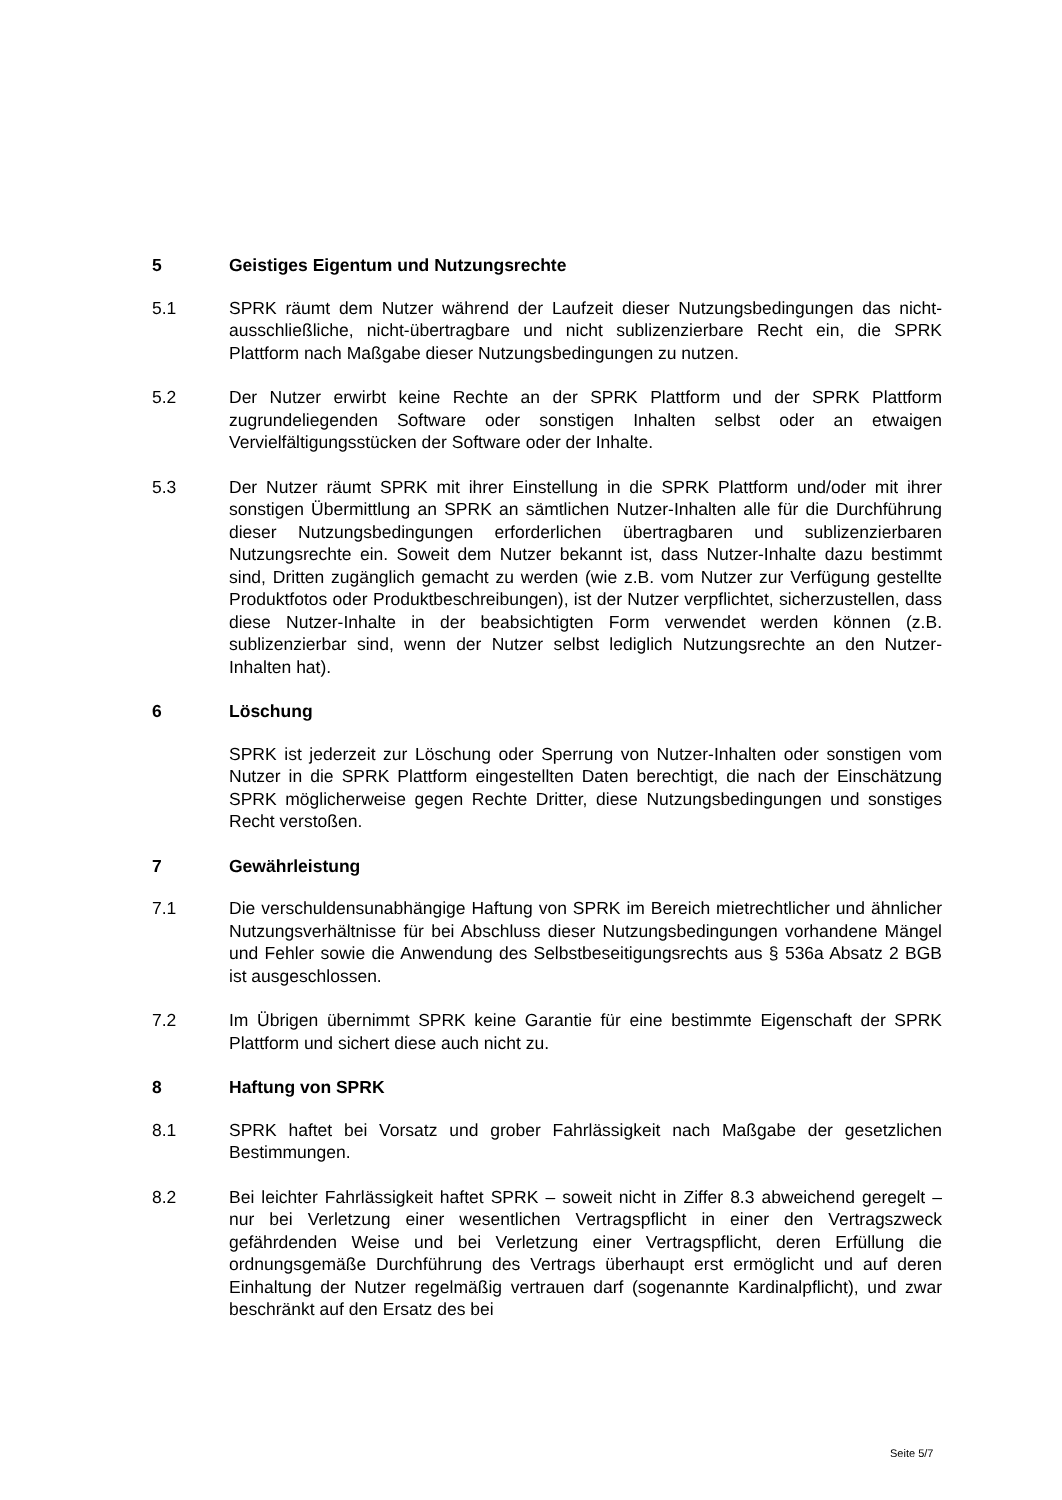5 Geistiges Eigentum und Nutzungsrechte
5.1 SPRK räumt dem Nutzer während der Laufzeit dieser Nutzungsbedingungen das nicht-ausschließliche, nicht-übertragbare und nicht sublizenzierbare Recht ein, die SPRK Plattform nach Maßgabe dieser Nutzungsbedingungen zu nutzen.
5.2 Der Nutzer erwirbt keine Rechte an der SPRK Plattform und der SPRK Plattform zugrundeliegenden Software oder sonstigen Inhalten selbst oder an etwaigen Vervielfältigungsstücken der Software oder der Inhalte.
5.3 Der Nutzer räumt SPRK mit ihrer Einstellung in die SPRK Plattform und/oder mit ihrer sonstigen Übermittlung an SPRK an sämtlichen Nutzer-Inhalten alle für die Durchführung dieser Nutzungsbedingungen erforderlichen übertragbaren und sublizenzierbaren Nutzungsrechte ein. Soweit dem Nutzer bekannt ist, dass Nutzer-Inhalte dazu bestimmt sind, Dritten zugänglich gemacht zu werden (wie z.B. vom Nutzer zur Verfügung gestellte Produktfotos oder Produktbeschreibungen), ist der Nutzer verpflichtet, sicherzustellen, dass diese Nutzer-Inhalte in der beabsichtigten Form verwendet werden können (z.B. sublizenzierbar sind, wenn der Nutzer selbst lediglich Nutzungsrechte an den Nutzer-Inhalten hat).
6 Löschung
SPRK ist jederzeit zur Löschung oder Sperrung von Nutzer-Inhalten oder sonstigen vom Nutzer in die SPRK Plattform eingestellten Daten berechtigt, die nach der Einschätzung SPRK möglicherweise gegen Rechte Dritter, diese Nutzungsbedingungen und sonstiges Recht verstoßen.
7 Gewährleistung
7.1 Die verschuldensunabhängige Haftung von SPRK im Bereich mietrechtlicher und ähnlicher Nutzungsverhältnisse für bei Abschluss dieser Nutzungsbedingungen vorhandene Mängel und Fehler sowie die Anwendung des Selbstbeseitigungsrechts aus § 536a Absatz 2 BGB ist ausgeschlossen.
7.2 Im Übrigen übernimmt SPRK keine Garantie für eine bestimmte Eigenschaft der SPRK Plattform und sichert diese auch nicht zu.
8 Haftung von SPRK
8.1 SPRK haftet bei Vorsatz und grober Fahrlässigkeit nach Maßgabe der gesetzlichen Bestimmungen.
8.2 Bei leichter Fahrlässigkeit haftet SPRK – soweit nicht in Ziffer 8.3 abweichend geregelt – nur bei Verletzung einer wesentlichen Vertragspflicht in einer den Vertragszweck gefährdenden Weise und bei Verletzung einer Vertragspflicht, deren Erfüllung die ordnungsgemäße Durchführung des Vertrags überhaupt erst ermöglicht und auf deren Einhaltung der Nutzer regelmäßig vertrauen darf (sogenannte Kardinalpflicht), und zwar beschränkt auf den Ersatz des bei
Seite 5/7